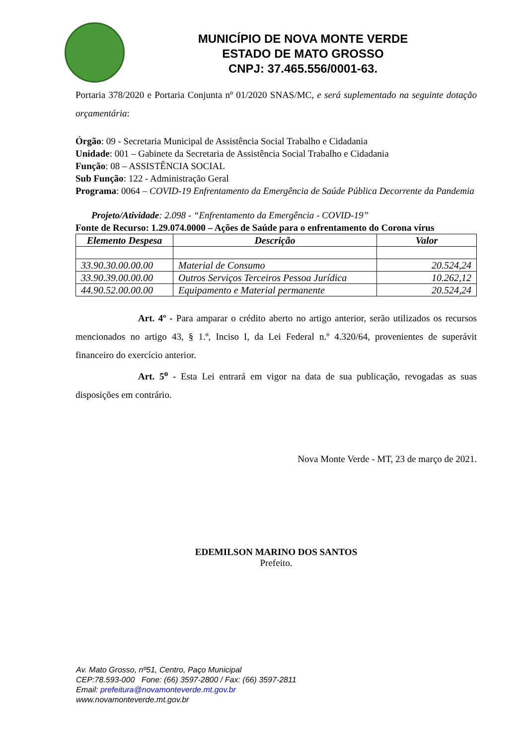MUNICÍPIO DE NOVA MONTE VERDE
ESTADO DE MATO GROSSO
CNPJ: 37.465.556/0001-63.
Portaria 378/2020 e Portaria Conjunta nº 01/2020 SNAS/MC, e será suplementado na seguinte dotação orçamentária:
Órgão: 09 - Secretaria Municipal de Assistência Social Trabalho e Cidadania
Unidade: 001 – Gabinete da Secretaria de Assistência Social Trabalho e Cidadania
Função: 08 – ASSISTÊNCIA SOCIAL
Sub Função: 122 - Administração Geral
Programa: 0064 – COVID-19 Enfrentamento da Emergência de Saúde Pública Decorrente da Pandemia
Projeto/Atividade: 2.098 - “Enfrentamento da Emergência - COVID-19”
Fonte de Recurso: 1.29.074.0000 – Ações de Saúde para o enfrentamento do Corona vírus
| Elemento Despesa | Descrição | Valor |
| --- | --- | --- |
| 33.90.30.00.00.00 | Material de Consumo | 20.524,24 |
| 33.90.39.00.00.00 | Outros Serviços Terceiros Pessoa Jurídica | 10.262,12 |
| 44.90.52.00.00.00 | Equipamento e Material permanente | 20.524,24 |
Art. 4º - Para amparar o crédito aberto no artigo anterior, serão utilizados os recursos mencionados no artigo 43, § 1.º, Inciso I, da Lei Federal n.º 4.320/64, provenientes de superávit financeiro do exercício anterior.
Art. 5<sup>o</sup> - Esta Lei entrará em vigor na data de sua publicação, revogadas as suas disposições em contrário.
Nova Monte Verde - MT, 23 de março de 2021.
EDEMILSON MARINO DOS SANTOS
Prefeito.
Av. Mato Grosso, nº51, Centro, Paço Municipal
CEP:78.593-000 Fone: (66) 3597-2800 / Fax: (66) 3597-2811
Email: prefeitura@novamonteverde.mt.gov.br
www.novamonteverde.mt.gov.br